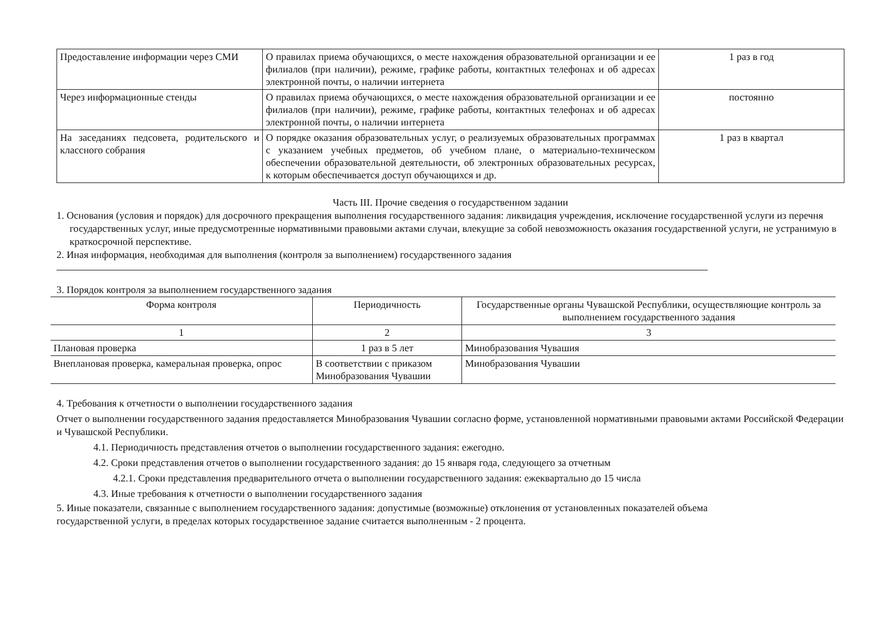| Предоставление информации через СМИ | О правилах приема обучающихся, о месте нахождения образовательной организации и ее филиалов (при наличии), режиме, графике работы, контактных телефонах и об адресах электронной почты, о наличии интернета | 1 раз в год |
| Через информационные стенды | О правилах приема обучающихся, о месте нахождения образовательной организации и ее филиалов (при наличии), режиме, графике работы, контактных телефонах и об адресах электронной почты, о наличии интернета | постоянно |
| На заседаниях педсовета, родительского и классного собрания | О порядке оказания образовательных услуг, о реализуемых образовательных программах с указанием учебных предметов, об учебном плане, о материально-техническом обеспечении образовательной деятельности, об электронных образовательных ресурсах, к которым обеспечивается доступ обучающихся и др. | 1 раз в квартал |
Часть III. Прочие сведения о государственном задании
1. Основания (условия и порядок) для досрочного прекращения выполнения государственного задания: ликвидация учреждения, исключение государственной услуги из перечня государственных услуг, иные предусмотренные нормативными правовыми актами случаи, влекущие за собой невозможность оказания государственной услуги, не устранимую в краткосрочной перспективе.
2. Иная информация, необходимая для выполнения (контроля за выполнением) государственного задания
3. Порядок контроля за выполнением государственного задания
| Форма контроля | Периодичность | Государственные органы Чувашской Республики, осуществляющие контроль за выполнением государственного задания |
| --- | --- | --- |
| 1 | 2 | 3 |
| Плановая проверка | 1 раз в 5 лет | Минобразования Чувашия |
| Внеплановая проверка, камеральная проверка, опрос | В соответствии с приказом Минобразования Чувашии | Минобразования Чувашии |
4. Требования к отчетности о выполнении государственного задания
Отчет о выполнении государственного задания предоставляется Минобразования Чувашии согласно форме, установленной нормативными правовыми актами Российской Федерации и Чувашской Республики.
4.1. Периодичность представления отчетов о выполнении государственного задания: ежегодно.
4.2. Сроки представления отчетов о выполнении государственного задания: до 15 января года, следующего за отчетным
4.2.1. Сроки представления предварительного отчета о выполнении государственного задания: ежеквартально до 15 числа
4.3. Иные требования к отчетности о выполнении государственного задания
5. Иные показатели, связанные с выполнением государственного задания: допустимые (возможные) отклонения от установленных показателей объема государственной услуги, в пределах которых государственное задание считается выполненным - 2 процента.